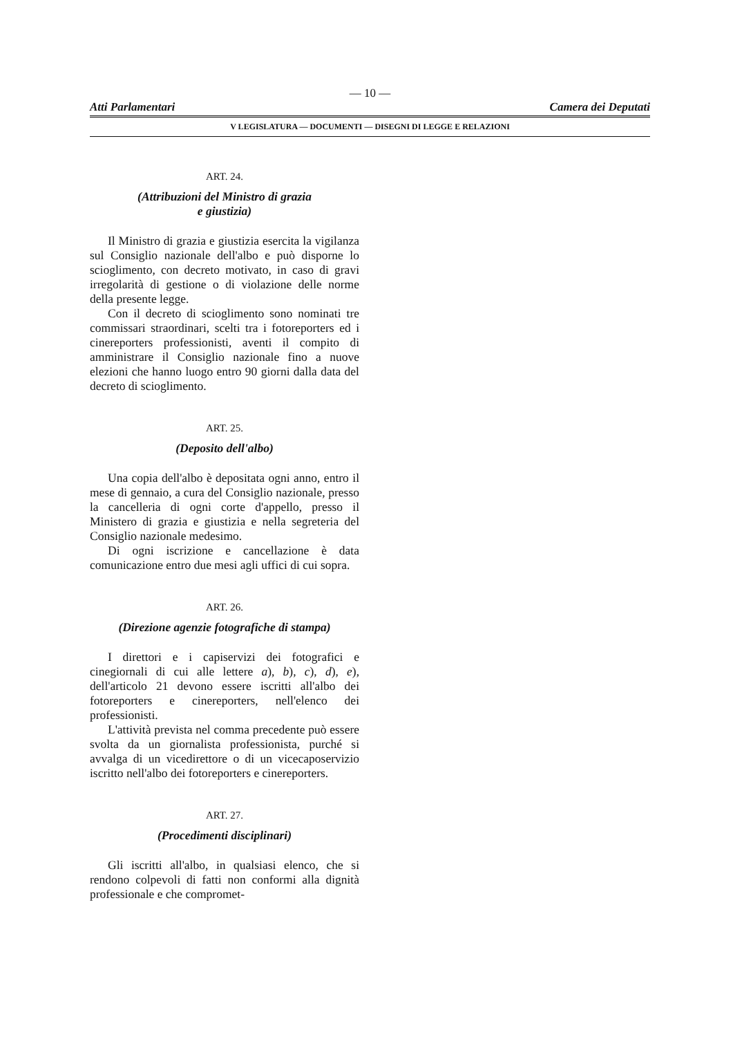— 10 —
Atti Parlamentari Camera dei Deputati
V LEGISLATURA — DOCUMENTI — DISEGNI DI LEGGE E RELAZIONI
ART. 24.
(Attribuzioni del Ministro di grazia
e giustizia)
Il Ministro di grazia e giustizia esercita la vigilanza sul Consiglio nazionale dell'albo e può disporne lo scioglimento, con decreto motivato, in caso di gravi irregolarità di gestione o di violazione delle norme della presente legge.
Con il decreto di scioglimento sono nominati tre commissari straordinari, scelti tra i fotoreporters ed i cinereporters professionisti, aventi il compito di amministrare il Consiglio nazionale fino a nuove elezioni che hanno luogo entro 90 giorni dalla data del decreto di scioglimento.
ART. 25.
(Deposito dell'albo)
Una copia dell'albo è depositata ogni anno, entro il mese di gennaio, a cura del Consiglio nazionale, presso la cancelleria di ogni corte d'appello, presso il Ministero di grazia e giustizia e nella segreteria del Consiglio nazionale medesimo.
Di ogni iscrizione e cancellazione è data comunicazione entro due mesi agli uffici di cui sopra.
ART. 26.
(Direzione agenzie fotografiche di stampa)
I direttori e i capiservizi dei fotografici e cinegiornali di cui alle lettere a), b), c), d), e), dell'articolo 21 devono essere iscritti all'albo dei fotoreporters e cinereporters, nell'elenco dei professionisti.
L'attività prevista nel comma precedente può essere svolta da un giornalista professionista, purché si avvalga di un vicedirettore o di un vicecaposervizio iscritto nell'albo dei fotoreporters e cinereporters.
ART. 27.
(Procedimenti disciplinari)
Gli iscritti all'albo, in qualsiasi elenco, che si rendono colpevoli di fatti non conformi alla dignità professionale e che compromet-